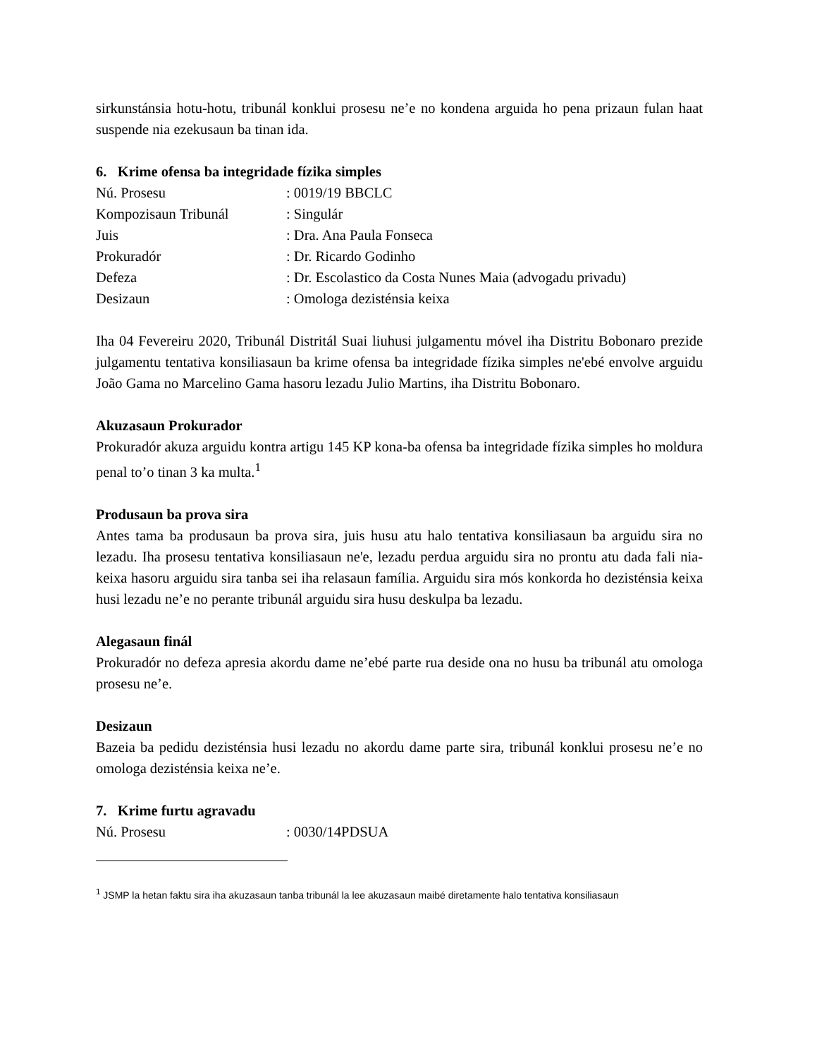sirkunstánsia hotu-hotu, tribunál konklui prosesu ne’e no kondena arguida ho pena prizaun fulan haat suspende nia ezekusaun ba tinan ida.
6. Krime ofensa ba integridade fízika simples
Nú. Prosesu: 0019/19 BBCLC
Kompozisaun Tribunál: Singulár
Juis: Dra. Ana Paula Fonseca
Prokuradór: Dr. Ricardo Godinho
Defeza: Dr. Escolastico da Costa Nunes Maia (advogadu privadu)
Desizaun: Omologa dezisténsia keixa
Iha 04 Fevereiru 2020, Tribunál Distritál Suai liuhusi julgamentu móvel iha Distritu Bobonaro prezide julgamentu tentativa konsiliasaun ba krime ofensa ba integridade fízika simples ne'ebé envolve arguidu João Gama no Marcelino Gama hasoru lezadu Julio Martins, iha Distritu Bobonaro.
Akuzasaun Prokurador
Prokuradór akuza arguidu kontra artigu 145 KP kona-ba ofensa ba integridade fízika simples ho moldura penal to’o tinan 3 ka multa.<sup>1</sup>
Produsaun ba prova sira
Antes tama ba produsaun ba prova sira, juis husu atu halo tentativa konsiliasaun ba arguidu sira no lezadu. Iha prosesu tentativa konsiliasaun ne'e, lezadu perdua arguidu sira no prontu atu dada fali nia-keixa hasoru arguidu sira tanba sei iha relasaun família. Arguidu sira mós konkorda ho dezisténsia keixa husi lezadu ne’e no perante tribunál arguidu sira husu deskulpa ba lezadu.
Alegasaun finál
Prokuradór no defeza apresia akordu dame ne’ebé parte rua deside ona no husu ba tribunál atu omologa prosesu ne’e.
Desizaun
Bazeia ba pedidu dezisténsia husi lezadu no akordu dame parte sira, tribunál konklui prosesu ne’e no omologa dezisténsia keixa ne’e.
7. Krime furtu agravadu
Nú. Prosesu: 0030/14PDSUA
<sup>1</sup> JSMP la hetan faktu sira iha akuzasaun tanba tribunál la lee akuzasaun maibé diretamente halo tentativa konsiliasaun